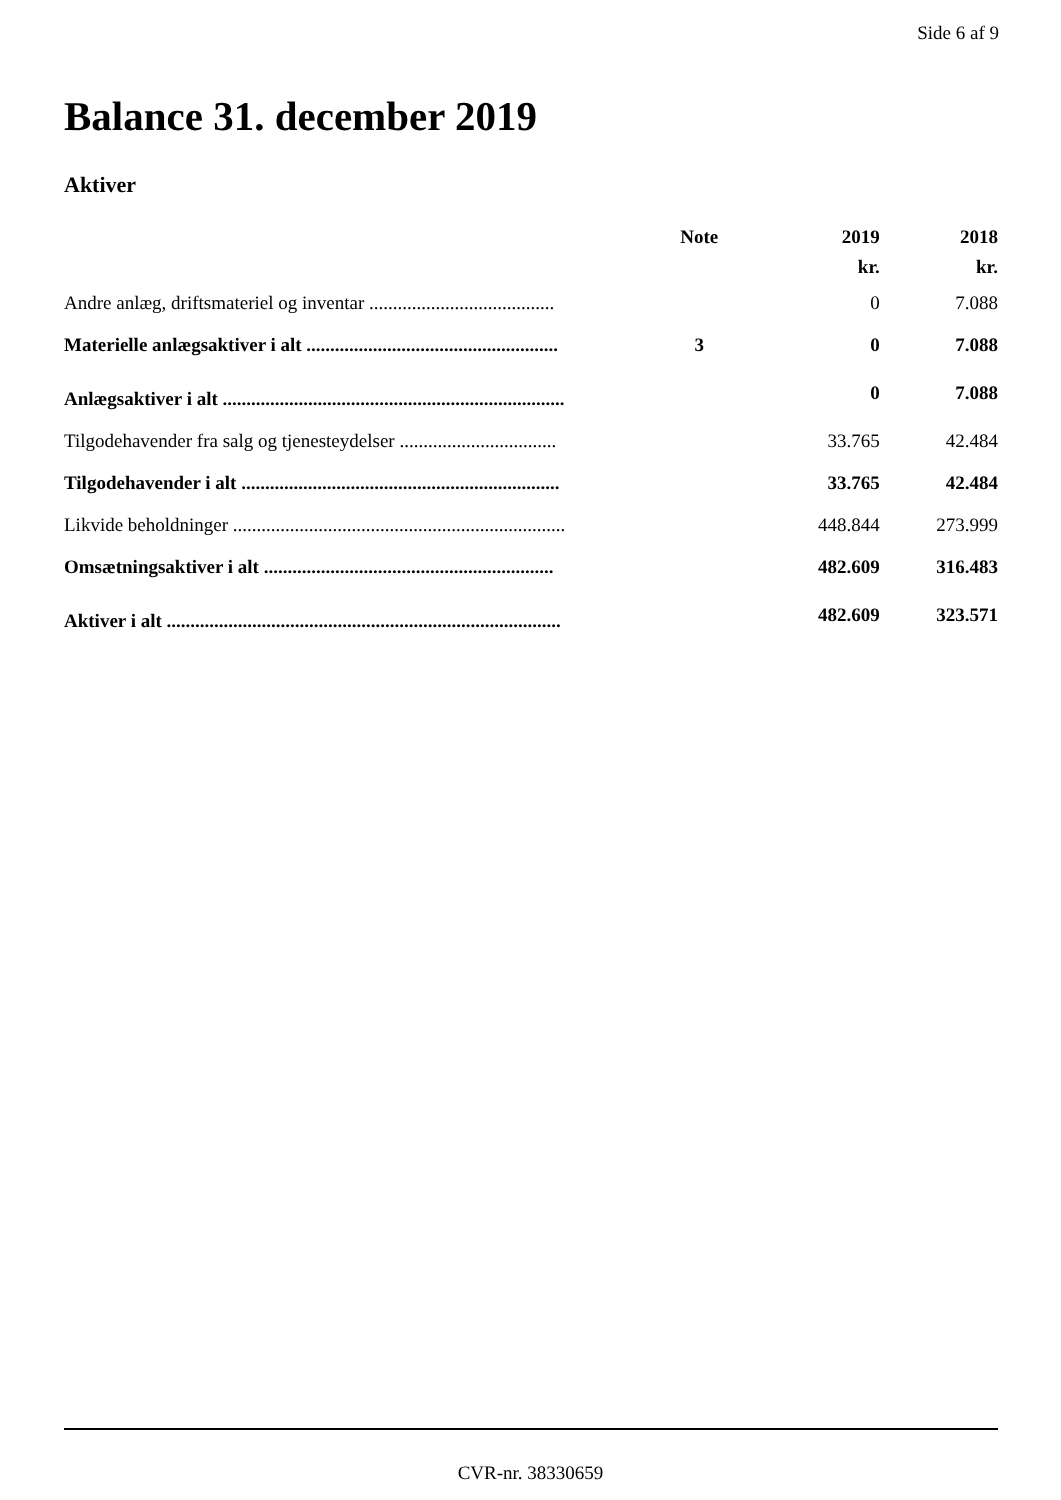Side 6 af 9
Balance 31. december 2019
Aktiver
| | Note | 2019 | 2018 |
| --- | --- | --- | --- |
| | | kr. | kr. |
| Andre anlæg, driftsmateriel og inventar ....................................... | | 0 | 7.088 |
| Materielle anlægsaktiver i alt ..................................................... | 3 | 0 | 7.088 |
| Anlægsaktiver i alt ........................................................................ | | 0 | 7.088 |
| Tilgodehavender fra salg og tjenesteydelser ................................. | | 33.765 | 42.484 |
| Tilgodehavender i alt ................................................................... | | 33.765 | 42.484 |
| Likvide beholdninger ...................................................................... | | 448.844 | 273.999 |
| Omsætningsaktiver i alt ............................................................. | | 482.609 | 316.483 |
| Aktiver i alt ................................................................................... | | 482.609 | 323.571 |
CVR-nr. 38330659